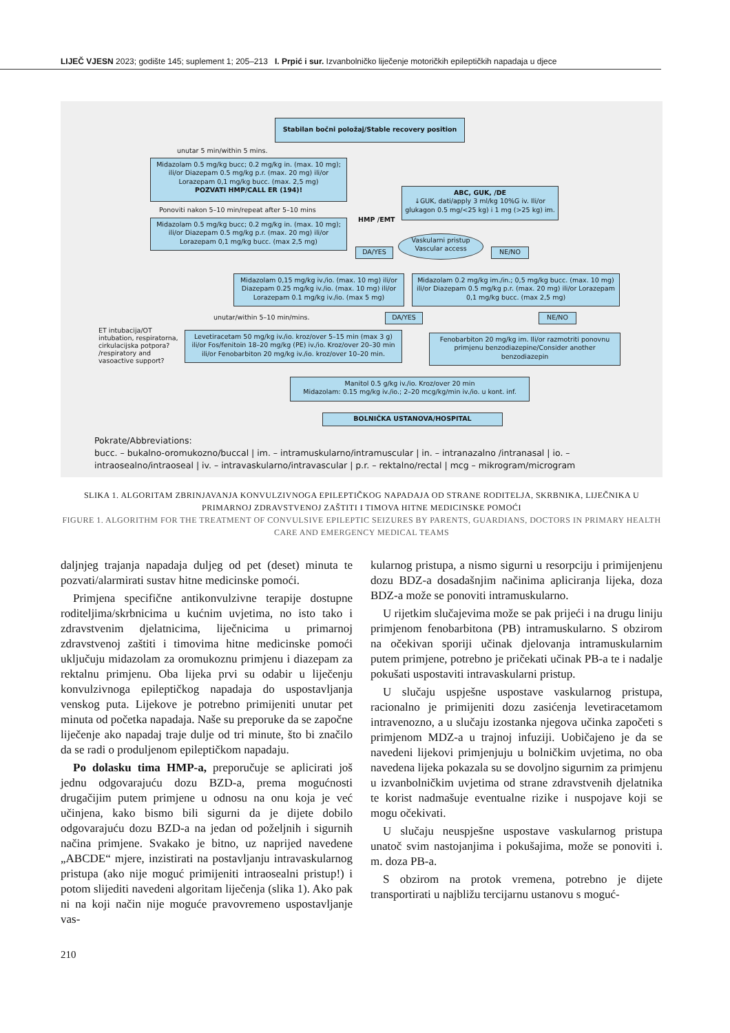LIJEČ VJESN 2023; godište 145; suplement 1; 205–213 I. Prpić i sur. Izvanbolničko liječenje motoričkih epileptičkih napadaja u djece
Stabilan bočni položaj/Stable recovery position
unutar 5 min/within 5 mins.
Midazolam 0.5 mg/kg bucc; 0.2 mg/kg in. (max. 10 mg); ili/or Diazepam 0.5 mg/kg p.r. (max. 20 mg) ili/or Lorazepam 0,1 mg/kg bucc. (max. 2,5 mg)
POZVATI HMP/CALL ER (194)!
Ponoviti nakon 5–10 min/repeat after 5–10 mins
Midazolam 0.5 mg/kg bucc; 0.2 mg/kg in. (max. 10 mg); ili/or Diazepam 0.5 mg/kg p.r. (max. 20 mg) ili/or Lorazepam 0,1 mg/kg bucc. (max 2,5 mg)
HMP /EMT
ABC, GUK, /DE
↓GUK, dati/apply 3 ml/kg 10%G iv. Ili/or glukagon 0.5 mg/<25 kg) i 1 mg (>25 kg) im.
Vaskularni pristup Vascular access
DA/YES NE/NO
Midazolam 0,15 mg/kg iv./io. (max. 10 mg) ili/or Diazepam 0.25 mg/kg iv./io. (max. 10 mg) ili/or Lorazepam 0.1 mg/kg iv./io. (max 5 mg)
Midazolam 0.2 mg/kg im./in.; 0,5 mg/kg bucc. (max. 10 mg) ili/or Diazepam 0.5 mg/kg p.r. (max. 20 mg) ili/or Lorazepam 0,1 mg/kg bucc. (max 2,5 mg)
unutar/within 5–10 min/mins. DA/YES NE/NO
ET intubacija/OT intubation, respiratorna, cirkulacijska potpora? /respiratory and vasoactive support?
Levetiracetam 50 mg/kg iv./io. kroz/over 5–15 min (max 3 g) ili/or Fos/fenitoin 18–20 mg/kg (PE) iv./io. Kroz/over 20–30 min ili/or Fenobarbiton 20 mg/kg iv./io. kroz/over 10–20 min.
Fenobarbiton 20 mg/kg im. Ili/or razmotriti ponovnu primjenu benzodiazepine/Consider another benzodiazepin
Manitol 0.5 g/kg iv./io. Kroz/over 20 min
Midazolam: 0.15 mg/kg iv./io.; 2–20 mcg/kg/min iv./io. u kont. inf.
BOLNIČKA USTANOVA/HOSPITAL
Pokrate/Abbreviations:
bucc. – bukalno-oromukozno/buccal | im. – intramuskularno/intramuscular | in. – intranazalno /intranasal | io. – intraosealno/intraoseal | iv. – intravaskularno/intravascular | p.r. – rektalno/rectal | mcg – mikrogram/microgram
SLIKA 1. ALGORITAM ZBRINJAVANJA KONVULZIVNOGA EPILEPTIČKOG NAPADAJA OD STRANE RODITELJA, SKRBNIKA, LIJEČNIKA U PRIMARNOJ ZDRAVSTVENOJ ZAŠTITI I TIMOVA HITNE MEDICINSKE POMOĆI
FIGURE 1. ALGORITHM FOR THE TREATMENT OF CONVULSIVE EPILEPTIC SEIZURES BY PARENTS, GUARDIANS, DOCTORS IN PRIMARY HEALTH CARE AND EMERGENCY MEDICAL TEAMS
daljnjeg trajanja napadaja duljeg od pet (deset) minuta te pozvati/alarmirati sustav hitne medicinske pomoći.
Primjena specifične antikonvulzivne terapije dostupne roditeljima/skrbnicima u kućnim uvjetima, no isto tako i zdravstvenim djelatnicima, liječnicima u primarnoj zdravstvenoj zaštiti i timovima hitne medicinske pomoći uključuju midazolam za oromukoznu primjenu i diazepam za rektalnu primjenu. Oba lijeka prvi su odabir u liječenju konvulzivnoga epileptičkog napadaja do uspostavljanja venskog puta. Lijekove je potrebno primijeniti unutar pet minuta od početka napadaja. Naše su preporuke da se započne liječenje ako napadaj traje dulje od tri minute, što bi značilo da se radi o produljenom epileptičkom napadaju.
Po dolasku tima HMP-a, preporučuje se aplicirati još jednu odgovarajuću dozu BZD-a, prema mogućnosti drugačijim putem primjene u odnosu na onu koja je već učinjena, kako bismo bili sigurni da je dijete dobilo odgovarajuću dozu BZD-a na jedan od poželjnih i sigurnih načina primjene. Svakako je bitno, uz naprijed navedene „ABCDE“ mjere, inzistirati na postavljanju intravaskularnog pristupa (ako nije moguć primijeniti intraosealni pristup!) i potom slijediti navedeni algoritam liječenja (slika 1). Ako pak ni na koji način nije moguće pravovremeno uspostavljanje vas-
kularnog pristupa, a nismo sigurni u resorpciju i primijenjenu dozu BDZ-a dosadašnjim načinima apliciranja lijeka, doza BDZ-a može se ponoviti intramuskularno.
U rijetkim slučajevima može se pak prijeći i na drugu liniju primjenom fenobarbitona (PB) intramuskularno. S obzirom na očekivan sporiji učinak djelovanja intramuskularnim putem primjene, potrebno je pričekati učinak PB-a te i nadalje pokušati uspostaviti intravaskularni pristup.
U slučaju uspješne uspostave vaskularnog pristupa, racionalno je primijeniti dozu zasićenja levetiracetamom intravenozno, a u slučaju izostanka njegova učinka započeti s primjenom MDZ-a u trajnoj infuziji. Uobičajeno je da se navedeni lijekovi primjenjuju u bolničkim uvjetima, no oba navedena lijeka pokazala su se dovoljno sigurnim za primjenu u izvanbolničkim uvjetima od strane zdravstvenih djelatnika te korist nadmašuje eventualne rizike i nuspojave koji se mogu očekivati.
U slučaju neuspješne uspostave vaskularnog pristupa unatoč svim nastojanjima i pokušajima, može se ponoviti i. m. doza PB-a.
S obzirom na protok vremena, potrebno je dijete transportirati u najbližu tercijarnu ustanovu s moguć-
210